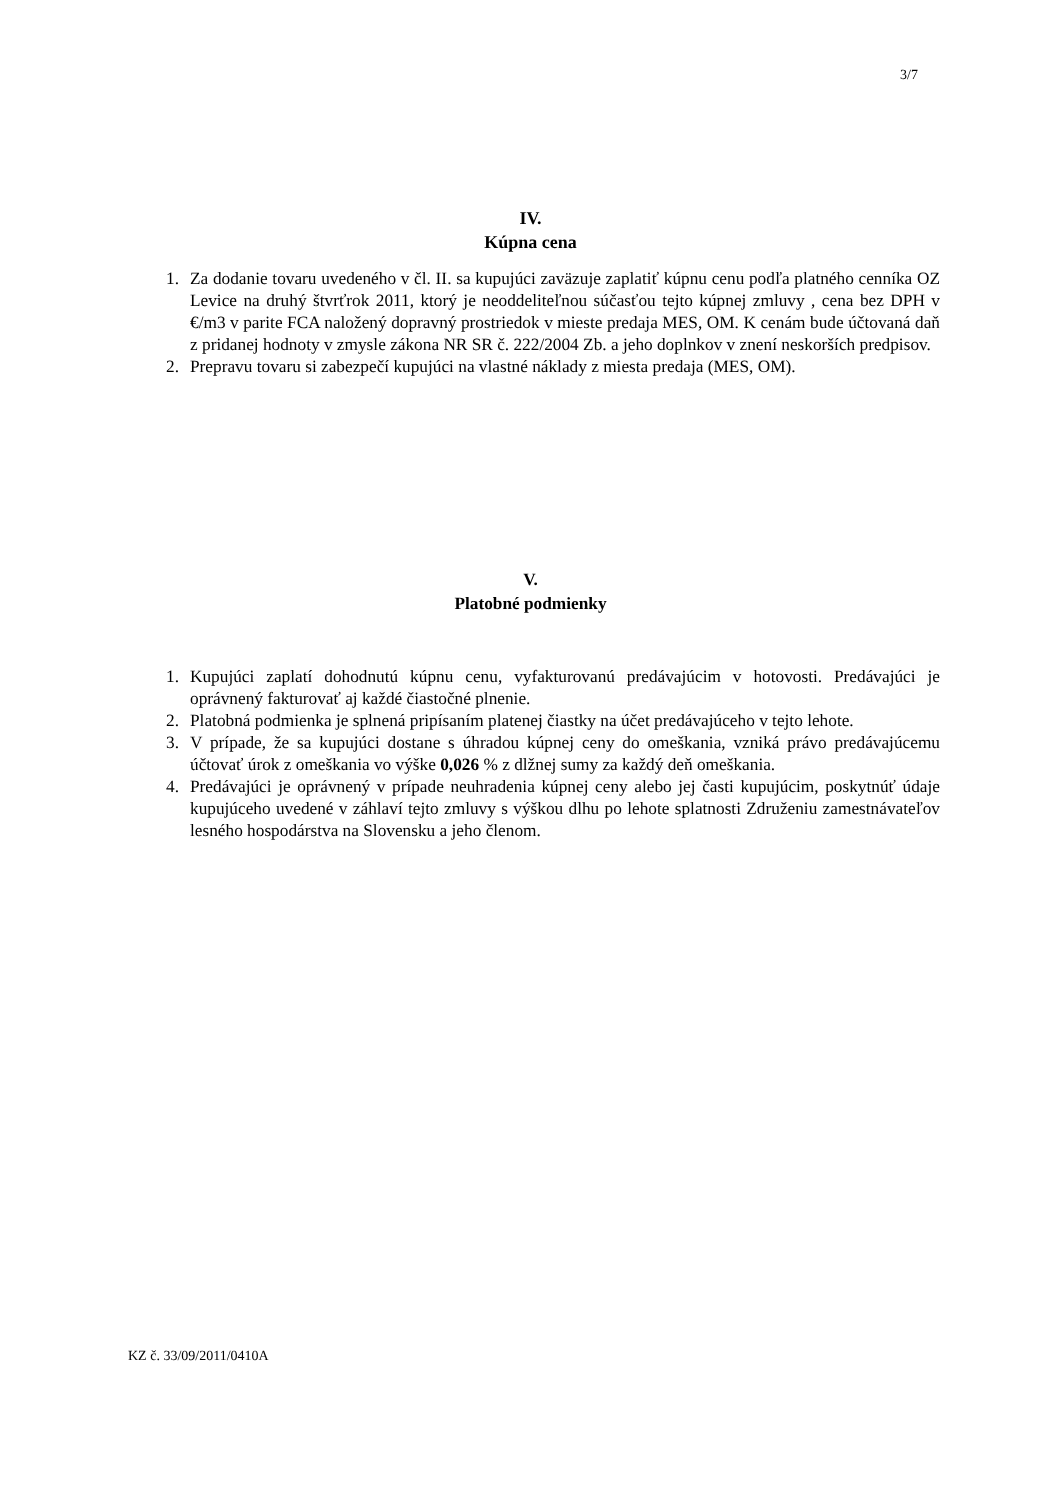3/7
IV.
Kúpna cena
1. Za dodanie tovaru uvedeného v čl. II. sa kupujúci zaväzuje zaplatiť kúpnu cenu podľa platného cenníka OZ Levice na druhý štvrťrok 2011, ktorý je neoddeliteľnou súčasťou tejto kúpnej zmluvy , cena bez DPH v €/m3 v parite FCA naložený dopravný prostriedok v mieste predaja MES, OM. K cenám bude účtovaná daň z pridanej hodnoty v zmysle zákona NR SR č. 222/2004 Zb. a jeho doplnkov v znení neskorších predpisov.
2. Prepravu tovaru si zabezpečí kupujúci na vlastné náklady z miesta predaja (MES, OM).
V.
Platobné podmienky
1. Kupujúci zaplatí dohodnutú kúpnu cenu, vyfakturovanú predávajúcim v hotovosti. Predávajúci je oprávnený fakturovať aj každé čiastočné plnenie.
2. Platobná podmienka je splnená pripísaním platenej čiastky na účet predávajúceho v tejto lehote.
3. V prípade, že sa kupujúci dostane s úhradou kúpnej ceny do omeškania, vzniká právo predávajúcemu účtovať úrok z omeškania vo výške 0,026 % z dlžnej sumy za každý deň omeškania.
4. Predávajúci je oprávnený v prípade neuhradenia kúpnej ceny alebo jej časti kupujúcim, poskytnúť údaje kupujúceho uvedené v záhlaví tejto zmluvy s výškou dlhu po lehote splatnosti Združeniu zamestnávateľov lesného hospodárstva na Slovensku a jeho členom.
KZ č. 33/09/2011/0410A